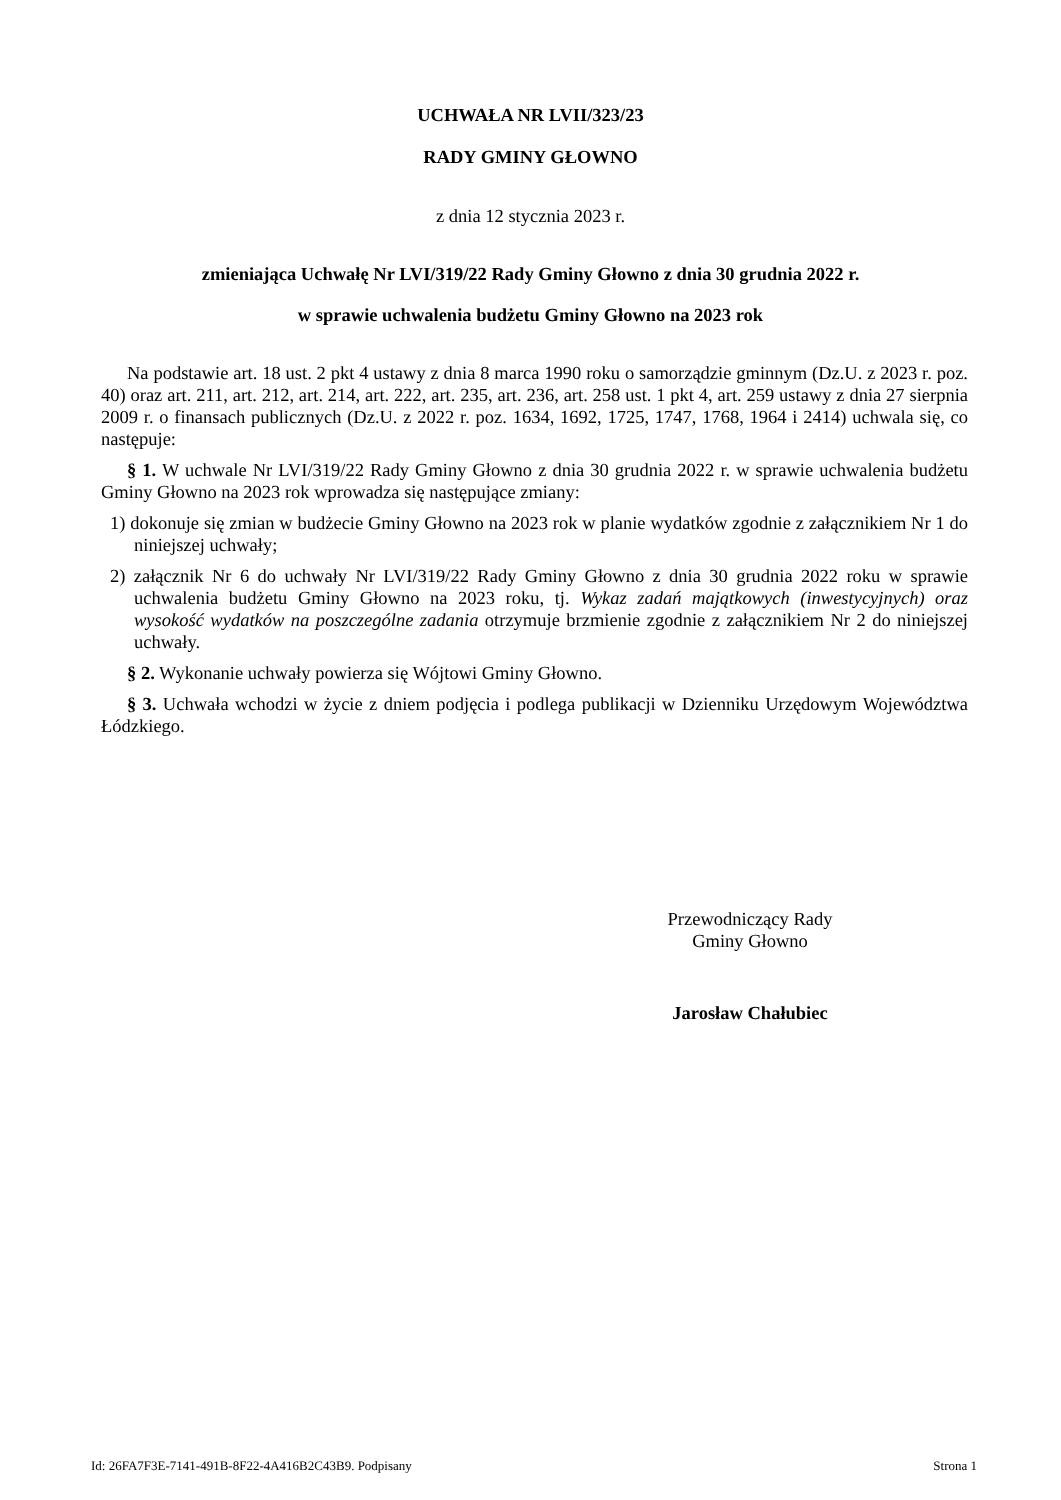UCHWAŁA NR LVII/323/23
RADY GMINY GŁOWNO
z dnia 12 stycznia 2023 r.
zmieniająca Uchwałę Nr LVI/319/22 Rady Gminy Głowno z dnia 30 grudnia 2022 r.
w sprawie uchwalenia budżetu Gminy Głowno na 2023 rok
Na podstawie art. 18 ust. 2 pkt 4 ustawy z dnia 8 marca 1990 roku o samorządzie gminnym (Dz.U. z 2023 r. poz. 40) oraz art. 211, art. 212, art. 214, art. 222, art. 235, art. 236, art. 258 ust. 1 pkt 4, art. 259 ustawy z dnia 27 sierpnia 2009 r. o finansach publicznych (Dz.U. z 2022 r. poz. 1634, 1692, 1725, 1747, 1768, 1964 i 2414) uchwala się, co następuje:
§ 1. W uchwale Nr LVI/319/22 Rady Gminy Głowno z dnia 30 grudnia 2022 r. w sprawie uchwalenia budżetu Gminy Głowno na 2023 rok wprowadza się następujące zmiany:
1) dokonuje się zmian w budżecie Gminy Głowno na 2023 rok w planie wydatków zgodnie z załącznikiem Nr 1 do niniejszej uchwały;
2) załącznik Nr 6 do uchwały Nr LVI/319/22 Rady Gminy Głowno z dnia 30 grudnia 2022 roku w sprawie uchwalenia budżetu Gminy Głowno na 2023 roku, tj. Wykaz zadań majątkowych (inwestycyjnych) oraz wysokość wydatków na poszczególne zadania otrzymuje brzmienie zgodnie z załącznikiem Nr 2 do niniejszej uchwały.
§ 2. Wykonanie uchwały powierza się Wójtowi Gminy Głowno.
§ 3. Uchwała wchodzi w życie z dniem podjęcia i podlega publikacji w Dzienniku Urzędowym Województwa Łódzkiego.
Przewodniczący Rady
Gminy Głowno
Jarosław Chałubiec
Id: 26FA7F3E-7141-491B-8F22-4A416B2C43B9. Podpisany Strona 1